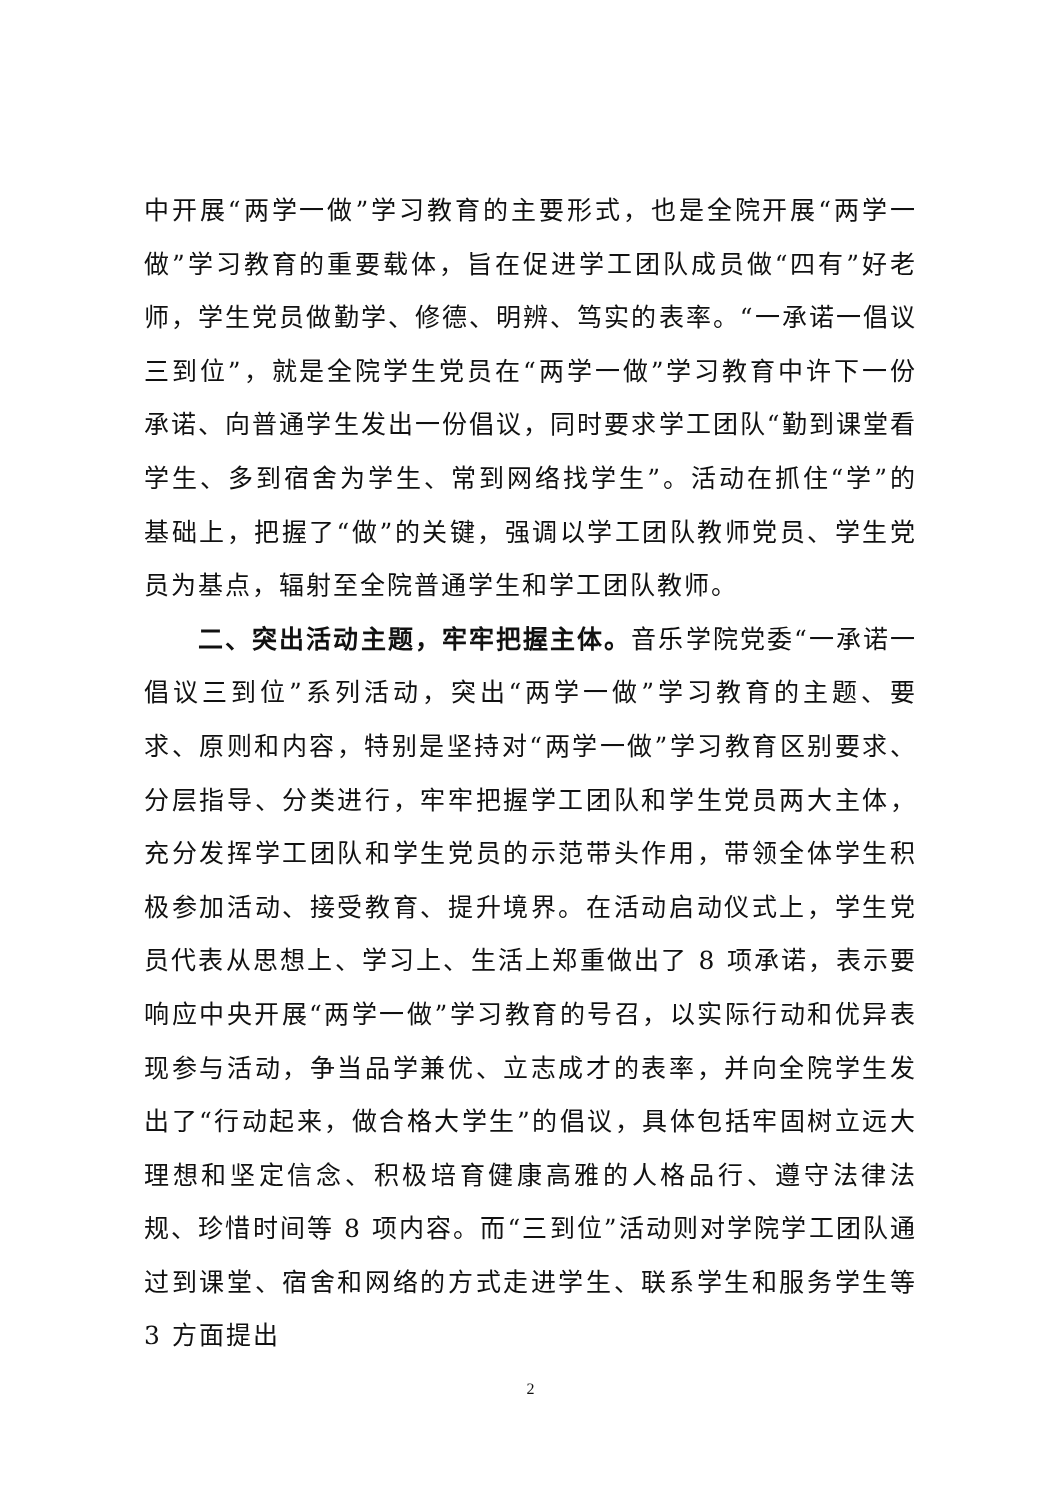中开展“两学一做”学习教育的主要形式，也是全院开展“两学一做”学习教育的重要载体，旨在促进学工团队成员做“四有”好老师，学生党员做勤学、修德、明辨、笃实的表率。“一承诺一倡议三到位”，就是全院学生党员在“两学一做”学习教育中许下一份承诺、向普通学生发出一份倡议，同时要求学工团队“勤到课堂看学生、多到宿舍为学生、常到网络找学生”。活动在抓住“学”的基础上，把握了“做”的关键，强调以学工团队教师党员、学生党员为基点，辐射至全院普通学生和学工团队教师。
二、突出活动主题，牢牢把握主体。音乐学院党委“一承诺一倡议三到位”系列活动，突出“两学一做”学习教育的主题、要求、原则和内容，特别是坚持对“两学一做”学习教育区别要求、分层指导、分类进行，牢牢把握学工团队和学生党员两大主体，充分发挥学工团队和学生党员的示范带头作用，带领全体学生积极参加活动、接受教育、提升境界。在活动启动仪式上，学生党员代表从思想上、学习上、生活上郑重做出了 8 项承诺，表示要响应中央开展“两学一做”学习教育的号召，以实际行动和优异表现参与活动，争当品学兼优、立志成才的表率，并向全院学生发出了“行动起来，做合格大学生”的倡议，具体包括牢固树立远大理想和坚定信念、积极培育健康高雅的人格品行、遵守法律法规、珍惜时间等 8 项内容。而“三到位”活动则对学院学工团队通过到课堂、宿舍和网络的方式走进学生、联系学生和服务学生等 3 方面提出
2